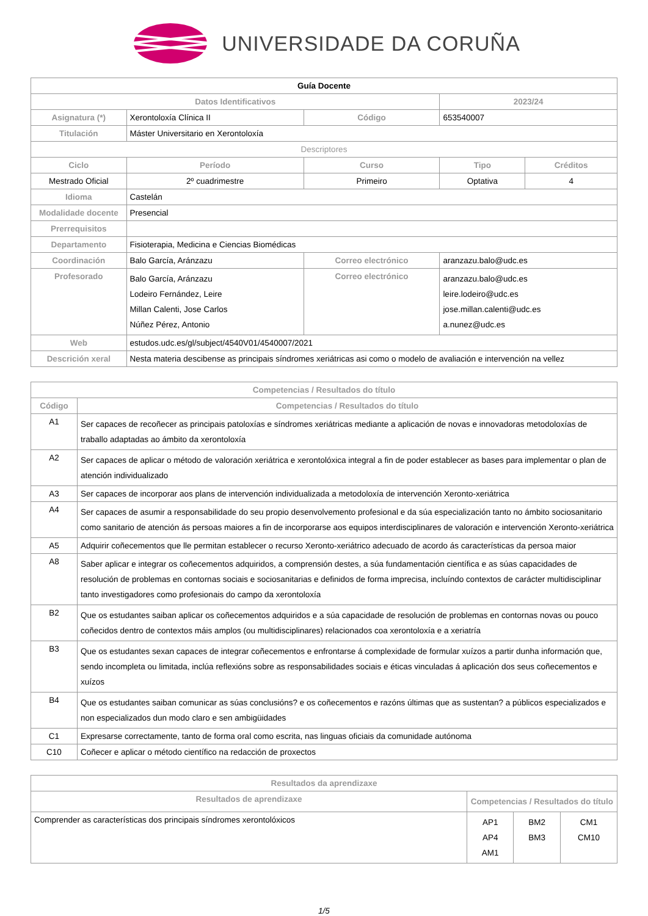UNIVERSIDADE DA CORUÑA
| Guía Docente | | | | | |
| Datos Identificativos | | | | 2023/24 | |
| Asignatura (*) | Xerontoloxía Clínica II | | Código | 653540007 | |
| Titulación | Máster Universitario en Xerontoloxía | | | | |
| Descriptores | | | | | |
| Ciclo | Período | Curso | | Tipo | Créditos |
| Mestrado Oficial | 2º cuadrimestre | Primeiro | | Optativa | 4 |
| Idioma | Castelán | | | | |
| Modalidade docente | Presencial | | | | |
| Prerrequisitos | | | | | |
| Departamento | Fisioterapia, Medicina e Ciencias Biomédicas | | | | |
| Coordinación | Balo García, Aránzazu | | Correo electrónico | aranzazu.balo@udc.es | |
| Profesorado | Balo García, Aránzazu Lodeiro Fernández, Leire Millan Calenti, Jose Carlos Núñez Pérez, Antonio | | Correo electrónico | aranzazu.balo@udc.es leire.lodeiro@udc.es jose.millan.calenti@udc.es a.nunez@udc.es | |
| Web | estudos.udc.es/gl/subject/4540V01/4540007/2021 | | | | |
| Descrición xeral | Nesta materia descibense as principais síndromes xeriátricas asi como o modelo de avaliación e intervención na vellez | | | | |
| Competencias / Resultados do título | |
| Código | Competencias / Resultados do título |
| A1 | Ser capaces de recoñecer as principais patoloxías e síndromes xeriátricas mediante a aplicación de novas e innovadoras metodoloxías de traballo adaptadas ao ámbito da xerontoloxía |
| A2 | Ser capaces de aplicar o método de valoración xeriátrica e xerontolóxica integral a fin de poder establecer as bases para implementar o plan de atención individualizado |
| A3 | Ser capaces de incorporar aos plans de intervención individualizada a metodoloxía de intervención Xeronto-xeriátrica |
| A4 | Ser capaces de asumir a responsabilidade do seu propio desenvolvemento profesional e da súa especialización tanto no ámbito sociosanitario como sanitario de atención ás persoas maiores a fin de incorporarse aos equipos interdisciplinares de valoración e intervención Xeronto-xeriátrica |
| A5 | Adquirir coñecementos que lle permitan establecer o recurso Xeronto-xeriátrico adecuado de acordo ás características da persoa maior |
| A8 | Saber aplicar e integrar os coñecementos adquiridos, a comprensión destes, a súa fundamentación científica e as súas capacidades de resolución de problemas en contornas sociais e sociosanitarias e definidos de forma imprecisa, incluíndo contextos de carácter multidisciplinar tanto investigadores como profesionais do campo da xerontoloxía |
| B2 | Que os estudantes saiban aplicar os coñecementos adquiridos e a súa capacidade de resolución de problemas en contornas novas ou pouco coñecidos dentro de contextos máis amplos (ou multidisciplinares) relacionados coa xerontoloxía e a xeriatría |
| B3 | Que os estudantes sexan capaces de integrar coñecementos e enfrontarse á complexidade de formular xuízos a partir dunha información que, sendo incompleta ou limitada, inclúa reflexións sobre as responsabilidades sociais e éticas vinculadas á aplicación dos seus coñecementos e xuízos |
| B4 | Que os estudantes saiban comunicar as súas conclusións? e os coñecementos e razóns últimas que as sustentan? a públicos especializados e non especializados dun modo claro e sen ambigüidades |
| C1 | Expresarse correctamente, tanto de forma oral como escrita, nas linguas oficiais da comunidade autónoma |
| C10 | Coñecer e aplicar o método científico na redacción de proxectos |
| Resultados da aprendizaxe | | | |
| Resultados de aprendizaxe | Competencias / Resultados do título | | |
| Comprender as características dos principais síndromes xerontolóxicos | AP1 AP4 AM1 | BM2 BM3 | CM1 CM10 |
1/5